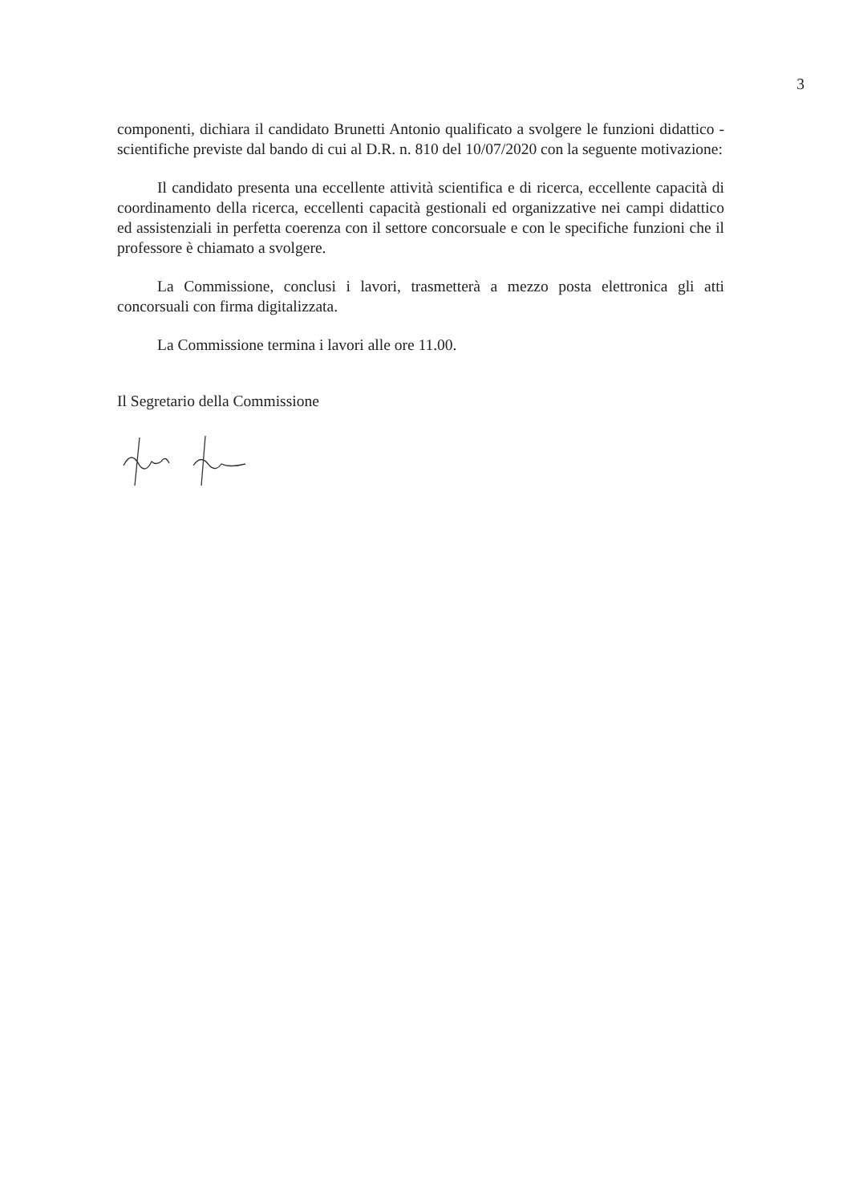3
componenti, dichiara il candidato Brunetti Antonio qualificato a svolgere le funzioni didattico - scientifiche previste dal bando di cui al D.R. n. 810 del 10/07/2020 con la seguente motivazione:
Il candidato presenta una eccellente attività scientifica e di ricerca, eccellente capacità di coordinamento della ricerca, eccellenti capacità gestionali ed organizzative nei campi didattico ed assistenziali in perfetta coerenza con il settore concorsuale e con le specifiche funzioni che il professore è chiamato a svolgere.
La Commissione, conclusi i lavori, trasmetterà a mezzo posta elettronica gli atti concorsuali con firma digitalizzata.
La Commissione termina i lavori alle ore 11.00.
Il Segretario della Commissione